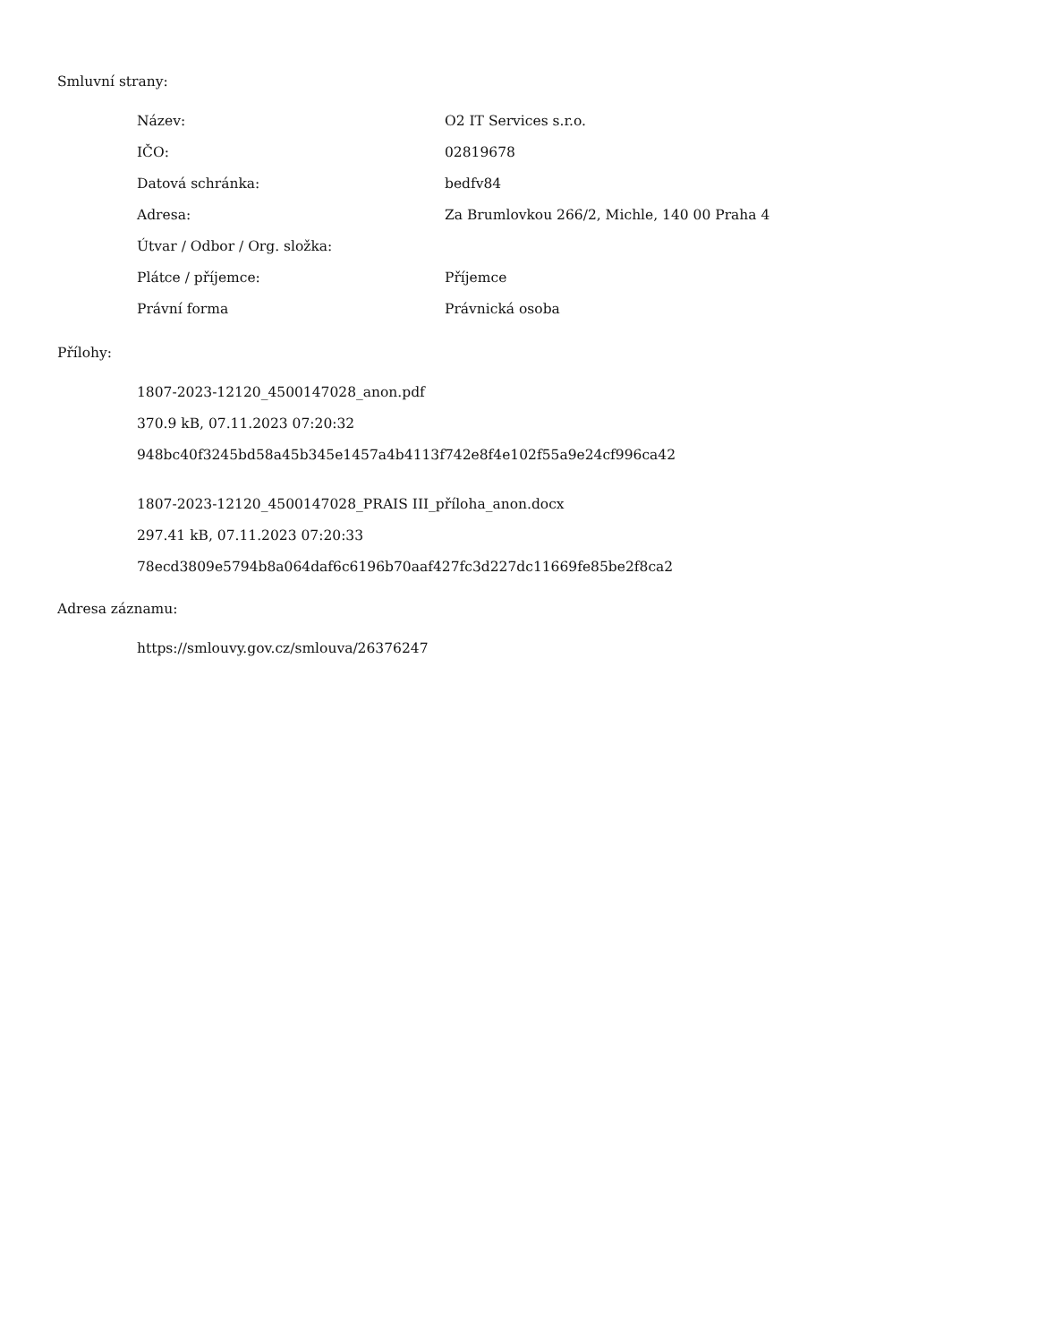Smluvní strany:
| Název: | O2 IT Services s.r.o. |
| IČO: | 02819678 |
| Datová schránka: | bedfv84 |
| Adresa: | Za Brumlovkou 266/2, Michle, 140 00 Praha 4 |
| Útvar / Odbor / Org. složka: | |
| Plátce / příjemce: | Příjemce |
| Právní forma | Právnická osoba |
Přílohy:
1807-2023-12120_4500147028_anon.pdf
370.9 kB, 07.11.2023 07:20:32
948bc40f3245bd58a45b345e1457a4b4113f742e8f4e102f55a9e24cf996ca42
1807-2023-12120_4500147028_PRAIS III_příloha_anon.docx
297.41 kB, 07.11.2023 07:20:33
78ecd3809e5794b8a064daf6c6196b70aaf427fc3d227dc11669fe85be2f8ca2
Adresa záznamu:
https://smlouvy.gov.cz/smlouva/26376247